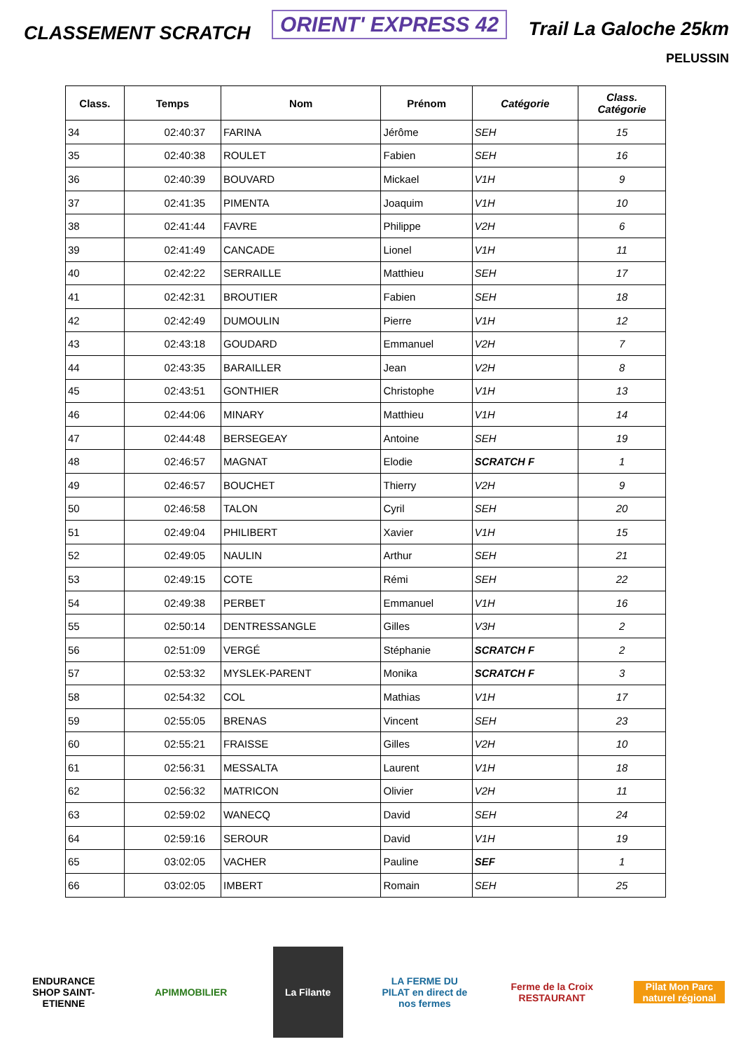CLASSEMENT SCRATCH
ORIENT' EXPRESS 42
Trail La Galoche 25km
PELUSSIN
| Class. | Temps | Nom | Prénom | Catégorie | Class. Catégorie |
| --- | --- | --- | --- | --- | --- |
| 34 | 02:40:37 | FARINA | Jérôme | SEH | 15 |
| 35 | 02:40:38 | ROULET | Fabien | SEH | 16 |
| 36 | 02:40:39 | BOUVARD | Mickael | V1H | 9 |
| 37 | 02:41:35 | PIMENTA | Joaquim | V1H | 10 |
| 38 | 02:41:44 | FAVRE | Philippe | V2H | 6 |
| 39 | 02:41:49 | CANCADE | Lionel | V1H | 11 |
| 40 | 02:42:22 | SERRAILLE | Matthieu | SEH | 17 |
| 41 | 02:42:31 | BROUTIER | Fabien | SEH | 18 |
| 42 | 02:42:49 | DUMOULIN | Pierre | V1H | 12 |
| 43 | 02:43:18 | GOUDARD | Emmanuel | V2H | 7 |
| 44 | 02:43:35 | BARAILLER | Jean | V2H | 8 |
| 45 | 02:43:51 | GONTHIER | Christophe | V1H | 13 |
| 46 | 02:44:06 | MINARY | Matthieu | V1H | 14 |
| 47 | 02:44:48 | BERSEGEAY | Antoine | SEH | 19 |
| 48 | 02:46:57 | MAGNAT | Elodie | SCRATCH F | 1 |
| 49 | 02:46:57 | BOUCHET | Thierry | V2H | 9 |
| 50 | 02:46:58 | TALON | Cyril | SEH | 20 |
| 51 | 02:49:04 | PHILIBERT | Xavier | V1H | 15 |
| 52 | 02:49:05 | NAULIN | Arthur | SEH | 21 |
| 53 | 02:49:15 | COTE | Rémi | SEH | 22 |
| 54 | 02:49:38 | PERBET | Emmanuel | V1H | 16 |
| 55 | 02:50:14 | DENTRESSANGLE | Gilles | V3H | 2 |
| 56 | 02:51:09 | VERGÉ | Stéphanie | SCRATCH F | 2 |
| 57 | 02:53:32 | MYSLEK-PARENT | Monika | SCRATCH F | 3 |
| 58 | 02:54:32 | COL | Mathias | V1H | 17 |
| 59 | 02:55:05 | BRENAS | Vincent | SEH | 23 |
| 60 | 02:55:21 | FRAISSE | Gilles | V2H | 10 |
| 61 | 02:56:31 | MESSALTA | Laurent | V1H | 18 |
| 62 | 02:56:32 | MATRICON | Olivier | V2H | 11 |
| 63 | 02:59:02 | WANECQ | David | SEH | 24 |
| 64 | 02:59:16 | SEROUR | David | V1H | 19 |
| 65 | 03:02:05 | VACHER | Pauline | SEF | 1 |
| 66 | 03:02:05 | IMBERT | Romain | SEH | 25 |
ENDURANCE SHOP SAINT-ETIENNE
APIMMOBILIER
La Filante
LA FERME DU PILAT en direct de nos fermes
Ferme de la Croix RESTAURANT
Pilat Mon Parc naturel régional